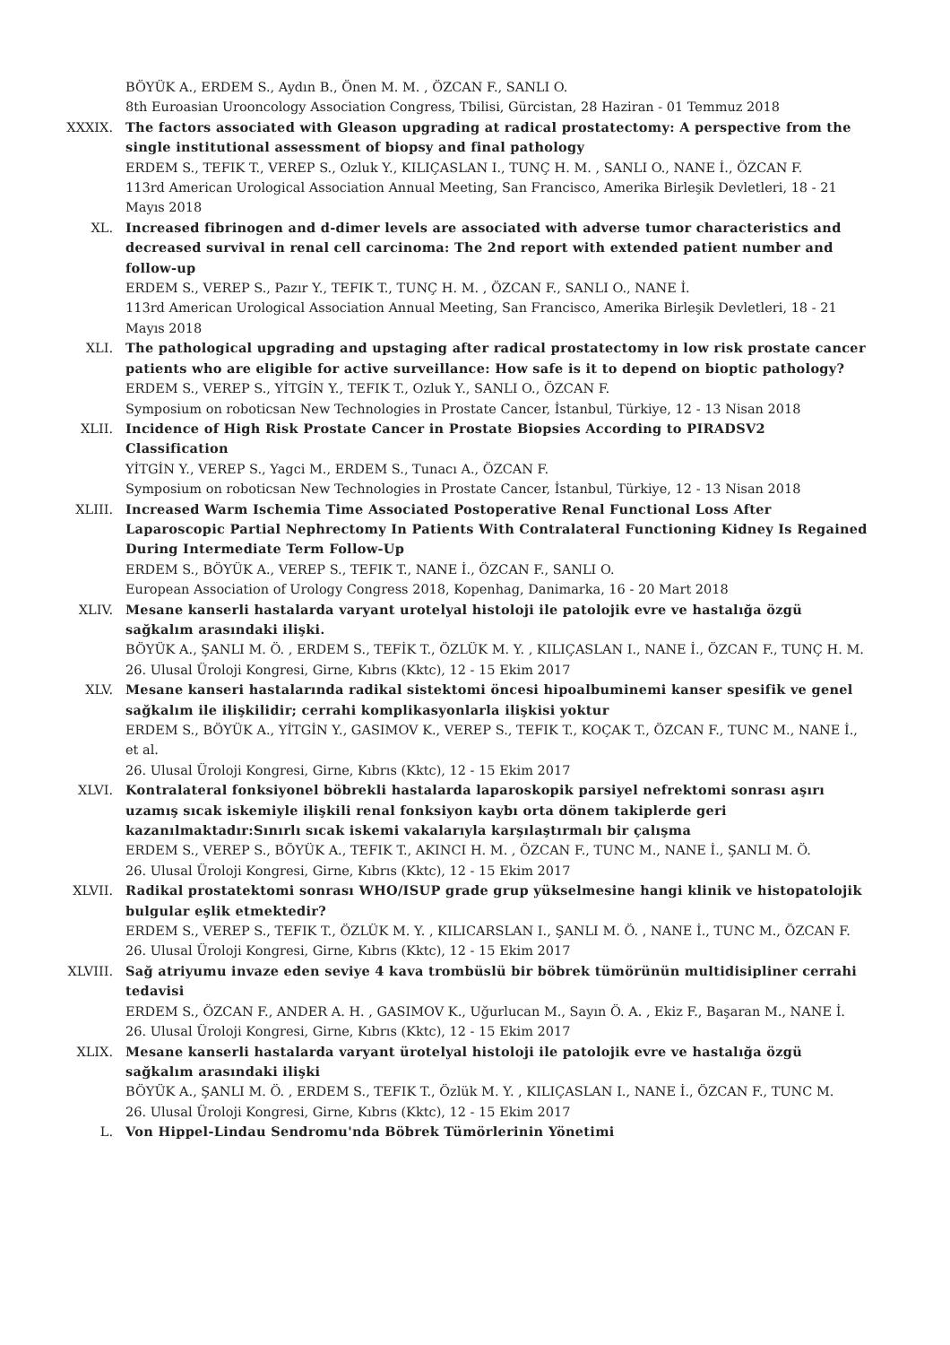BÖYÜK A., ERDEM S., Aydın B., Önen M. M. , ÖZCAN F., SANLI O.
8th Euroasian Urooncology Association Congress, Tbilisi, Gürcistan, 28 Haziran - 01 Temmuz 2018
XXXIX. The factors associated with Gleason upgrading at radical prostatectomy: A perspective from the single institutional assessment of biopsy and final pathology
ERDEM S., TEFIK T., VEREP S., Ozluk Y., KILIÇASLAN I., TUNÇ H. M. , SANLI O., NANE İ., ÖZCAN F.
113rd American Urological Association Annual Meeting, San Francisco, Amerika Birleşik Devletleri, 18 - 21 Mayıs 2018
XL. Increased fibrinogen and d-dimer levels are associated with adverse tumor characteristics and decreased survival in renal cell carcinoma: The 2nd report with extended patient number and follow-up
ERDEM S., VEREP S., Pazır Y., TEFIK T., TUNÇ H. M. , ÖZCAN F., SANLI O., NANE İ.
113rd American Urological Association Annual Meeting, San Francisco, Amerika Birleşik Devletleri, 18 - 21 Mayıs 2018
XLI. The pathological upgrading and upstaging after radical prostatectomy in low risk prostate cancer patients who are eligible for active surveillance: How safe is it to depend on bioptic pathology?
ERDEM S., VEREP S., YİTGİN Y., TEFIK T., Ozluk Y., SANLI O., ÖZCAN F.
Symposium on roboticsan New Technologies in Prostate Cancer, İstanbul, Türkiye, 12 - 13 Nisan 2018
XLII. Incidence of High Risk Prostate Cancer in Prostate Biopsies According to PIRADSV2 Classification
YİTGİN Y., VEREP S., Yagci M., ERDEM S., Tunacı A., ÖZCAN F.
Symposium on roboticsan New Technologies in Prostate Cancer, İstanbul, Türkiye, 12 - 13 Nisan 2018
XLIII. Increased Warm Ischemia Time Associated Postoperative Renal Functional Loss After Laparoscopic Partial Nephrectomy In Patients With Contralateral Functioning Kidney Is Regained During Intermediate Term Follow-Up
ERDEM S., BÖYÜK A., VEREP S., TEFIK T., NANE İ., ÖZCAN F., SANLI O.
European Association of Urology Congress 2018, Kopenhag, Danimarka, 16 - 20 Mart 2018
XLIV. Mesane kanserli hastalarda varyant urotelyal histoloji ile patolojik evre ve hastalığa özgü sağkalım arasındaki ilişki.
BÖYÜK A., ŞANLI M. Ö. , ERDEM S., TEFİK T., ÖZLÜK M. Y. , KILIÇASLAN I., NANE İ., ÖZCAN F., TUNÇ H. M.
26. Ulusal Üroloji Kongresi, Girne, Kıbrıs (Kktc), 12 - 15 Ekim 2017
XLV. Mesane kanseri hastalarında radikal sistektomi öncesi hipoalbuminemi kanser spesifik ve genel sağkalım ile ilişkilidir; cerrahi komplikasyonlarla ilişkisi yoktur
ERDEM S., BÖYÜK A., YİTGİN Y., GASIMOV K., VEREP S., TEFIK T., KOÇAK T., ÖZCAN F., TUNC M., NANE İ., et al.
26. Ulusal Üroloji Kongresi, Girne, Kıbrıs (Kktc), 12 - 15 Ekim 2017
XLVI. Kontralateral fonksiyonel böbrekli hastalarda laparoskopik parsiyel nefrektomi sonrası aşırı uzamış sıcak iskemiyle ilişkili renal fonksiyon kaybı orta dönem takiplerde geri kazanılmaktadır:Sınırlı sıcak iskemi vakalarıyla karşılaştırmalı bir çalışma
ERDEM S., VEREP S., BÖYÜK A., TEFIK T., AKINCI H. M. , ÖZCAN F., TUNC M., NANE İ., ŞANLI M. Ö.
26. Ulusal Üroloji Kongresi, Girne, Kıbrıs (Kktc), 12 - 15 Ekim 2017
XLVII. Radikal prostatektomi sonrası WHO/ISUP grade grup yükselmesine hangi klinik ve histopatolojik bulgular eşlik etmektedir?
ERDEM S., VEREP S., TEFIK T., ÖZLÜK M. Y. , KILICARSLAN I., ŞANLI M. Ö. , NANE İ., TUNC M., ÖZCAN F.
26. Ulusal Üroloji Kongresi, Girne, Kıbrıs (Kktc), 12 - 15 Ekim 2017
XLVIII. Sağ atriyumu invaze eden seviye 4 kava trombüslü bir böbrek tümörünün multidisipliner cerrahi tedavisi
ERDEM S., ÖZCAN F., ANDER A. H. , GASIMOV K., Uğurlucan M., Sayın Ö. A. , Ekiz F., Başaran M., NANE İ.
26. Ulusal Üroloji Kongresi, Girne, Kıbrıs (Kktc), 12 - 15 Ekim 2017
XLIX. Mesane kanserli hastalarda varyant ürotelyal histoloji ile patolojik evre ve hastalığa özgü sağkalım arasındaki ilişki
BÖYÜK A., ŞANLI M. Ö. , ERDEM S., TEFIK T., Özlük M. Y. , KILIÇASLAN I., NANE İ., ÖZCAN F., TUNC M.
26. Ulusal Üroloji Kongresi, Girne, Kıbrıs (Kktc), 12 - 15 Ekim 2017
L. Von Hippel-Lindau Sendromu'nda Böbrek Tümörlerinin Yönetimi